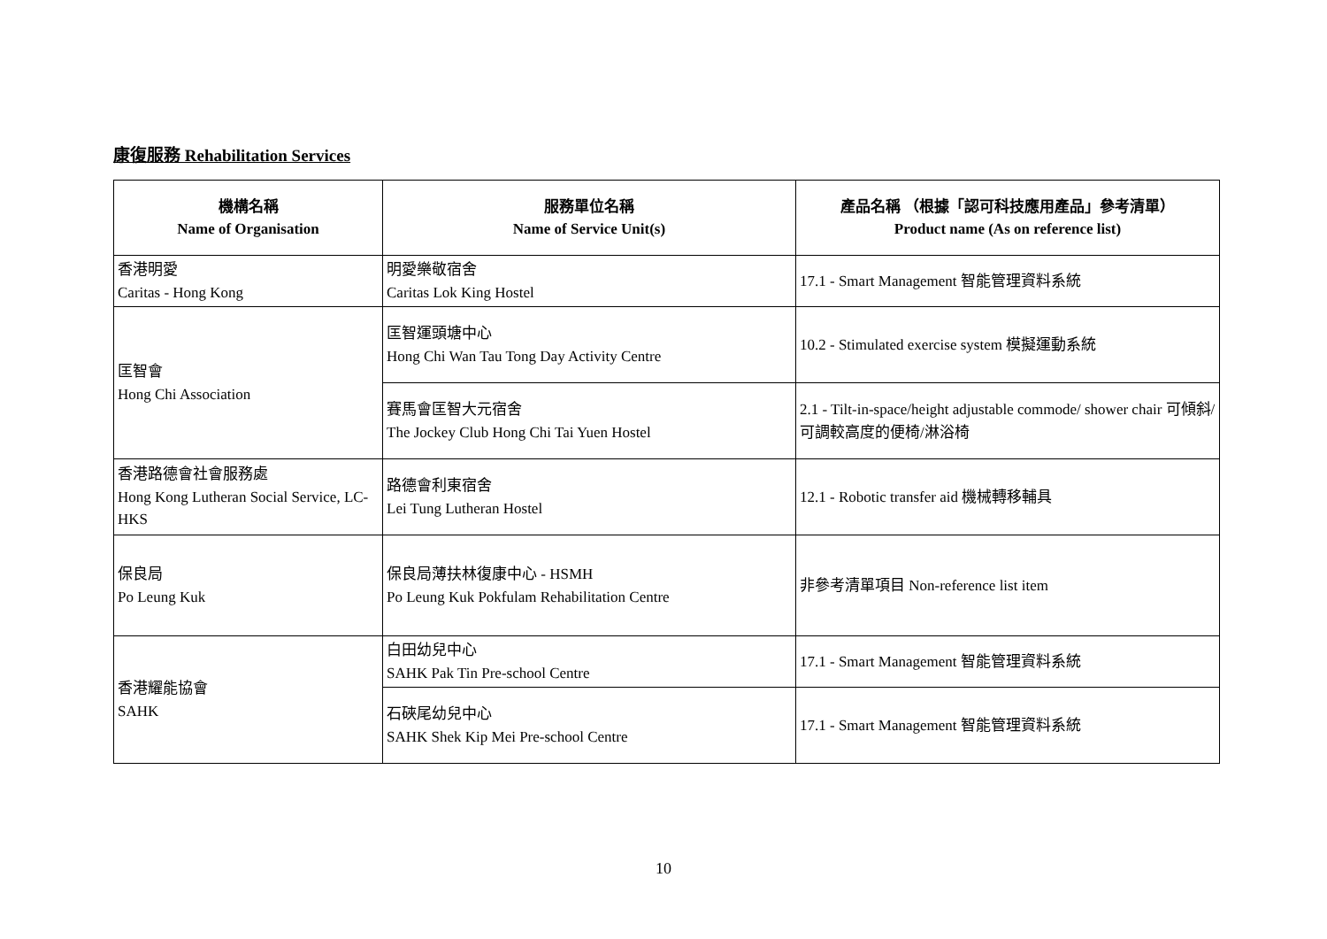康復服務 Rehabilitation Services
| 機構名稱 Name of Organisation | 服務單位名稱 Name of Service Unit(s) | 產品名稱 （根據「認可科技應用產品」參考清單） Product name (As on reference list) |
| --- | --- | --- |
| 香港明愛 Caritas - Hong Kong | 明愛樂敬宿舍 Caritas Lok King Hostel | 17.1 - Smart Management 智能管理資料系統 |
| 匡智會 Hong Chi Association | 匡智運頭塘中心 Hong Chi Wan Tau Tong Day Activity Centre | 10.2 - Stimulated exercise system 模擬運動系統 |
| | 賽馬會匡智大元宿舍 The Jockey Club Hong Chi Tai Yuen Hostel | 2.1 - Tilt-in-space/height adjustable commode/ shower chair 可傾斜/可調較高度的便椅/淋浴椅 |
| 香港路德會社會服務處 Hong Kong Lutheran Social Service, LC-HKS | 路德會利東宿舍 Lei Tung Lutheran Hostel | 12.1 - Robotic transfer aid 機械轉移輔具 |
| 保良局 Po Leung Kuk | 保良局薄扶林復康中心 - HSMH Po Leung Kuk Pokfulam Rehabilitation Centre | 非參考清單項目 Non-reference list item |
| 香港耀能協會 SAHK | 白田幼兒中心 SAHK Pak Tin Pre-school Centre | 17.1 - Smart Management 智能管理資料系統 |
| | 石硤尾幼兒中心 SAHK Shek Kip Mei Pre-school Centre | 17.1 - Smart Management 智能管理資料系統 |
10